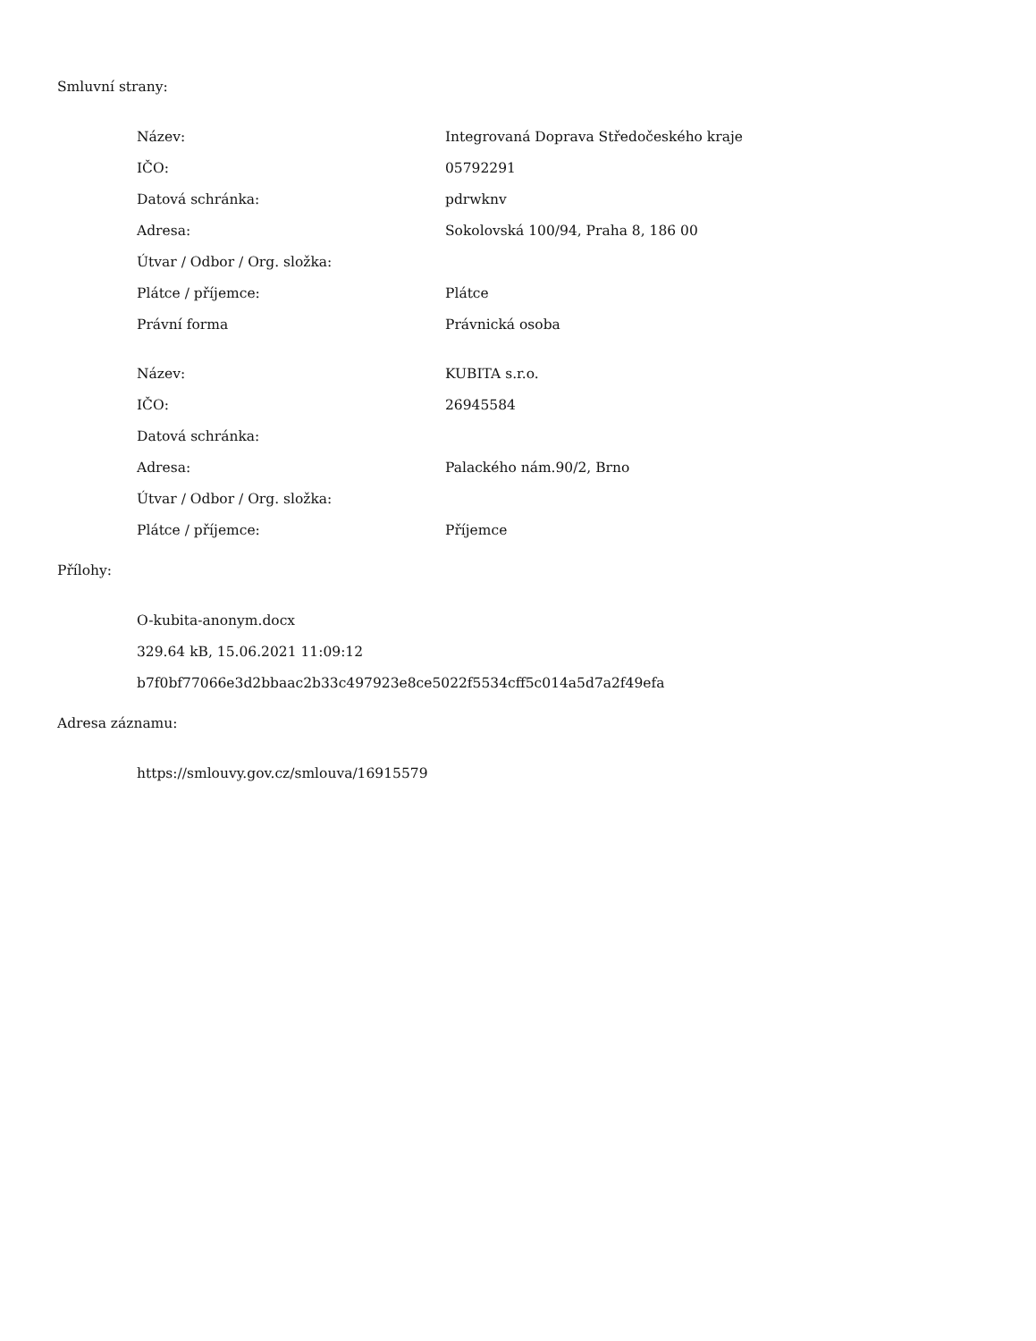Smluvní strany:
| Název: | Integrovaná Doprava Středočeského kraje |
| IČO: | 05792291 |
| Datová schránka: | pdrwknv |
| Adresa: | Sokolovská 100/94, Praha 8, 186 00 |
| Útvar / Odbor / Org. složka: | |
| Plátce / příjemce: | Plátce |
| Právní forma | Právnická osoba |
| Název: | KUBITA s.r.o. |
| IČO: | 26945584 |
| Datová schránka: | |
| Adresa: | Palackého nám.90/2, Brno |
| Útvar / Odbor / Org. složka: | |
| Plátce / příjemce: | Příjemce |
Přílohy:
O-kubita-anonym.docx
329.64 kB, 15.06.2021 11:09:12
b7f0bf77066e3d2bbaac2b33c497923e8ce5022f5534cff5c014a5d7a2f49efa
Adresa záznamu:
https://smlouvy.gov.cz/smlouva/16915579